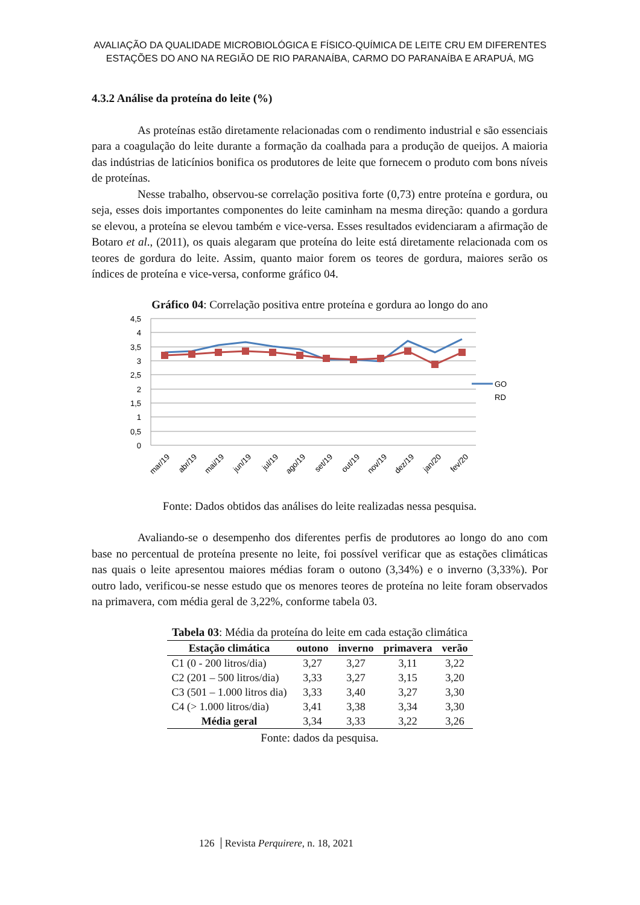AVALIAÇÃO DA QUALIDADE MICROBIOLÓGICA E FÍSICO-QUÍMICA DE LEITE CRU EM DIFERENTES
ESTAÇÕES DO ANO NA REGIÃO DE RIO PARANAÍBA, CARMO DO PARANAÍBA E ARAPUÁ, MG
4.3.2 Análise da proteína do leite (%)
As proteínas estão diretamente relacionadas com o rendimento industrial e são essenciais para a coagulação do leite durante a formação da coalhada para a produção de queijos. A maioria das indústrias de laticínios bonifica os produtores de leite que fornecem o produto com bons níveis de proteínas.
Nesse trabalho, observou-se correlação positiva forte (0,73) entre proteína e gordura, ou seja, esses dois importantes componentes do leite caminham na mesma direção: quando a gordura se elevou, a proteína se elevou também e vice-versa. Esses resultados evidenciaram a afirmação de Botaro et al., (2011), os quais alegaram que proteína do leite está diretamente relacionada com os teores de gordura do leite. Assim, quanto maior forem os teores de gordura, maiores serão os índices de proteína e vice-versa, conforme gráfico 04.
Gráfico 04: Correlação positiva entre proteína e gordura ao longo do ano
4,5
4
3,5
3
2,5
2
1,5
1
0,5
0
GO
RD
mar/19
abr/19
mai/19
jun/19
jul/19
ago/19
set/19
out/19
nov/19
dez/19
jan/20
fev/20
Fonte: Dados obtidos das análises do leite realizadas nessa pesquisa.
Avaliando-se o desempenho dos diferentes perfis de produtores ao longo do ano com base no percentual de proteína presente no leite, foi possível verificar que as estações climáticas nas quais o leite apresentou maiores médias foram o outono (3,34%) e o inverno (3,33%). Por outro lado, verificou-se nesse estudo que os menores teores de proteína no leite foram observados na primavera, com média geral de 3,22%, conforme tabela 03.
Tabela 03: Média da proteína do leite em cada estação climática
| Estação climática | outono | inverno | primavera | verão |
| --- | --- | --- | --- | --- |
| C1 (0 - 200 litros/dia) | 3,27 | 3,27 | 3,11 | 3,22 |
| C2 (201 – 500 litros/dia) | 3,33 | 3,27 | 3,15 | 3,20 |
| C3 (501 – 1.000 litros dia) | 3,33 | 3,40 | 3,27 | 3,30 |
| C4 (> 1.000 litros/dia) | 3,41 | 3,38 | 3,34 | 3,30 |
| Média geral | 3,34 | 3,33 | 3,22 | 3,26 |
Fonte: dados da pesquisa.
126 Revista Perquirere, n. 18, 2021